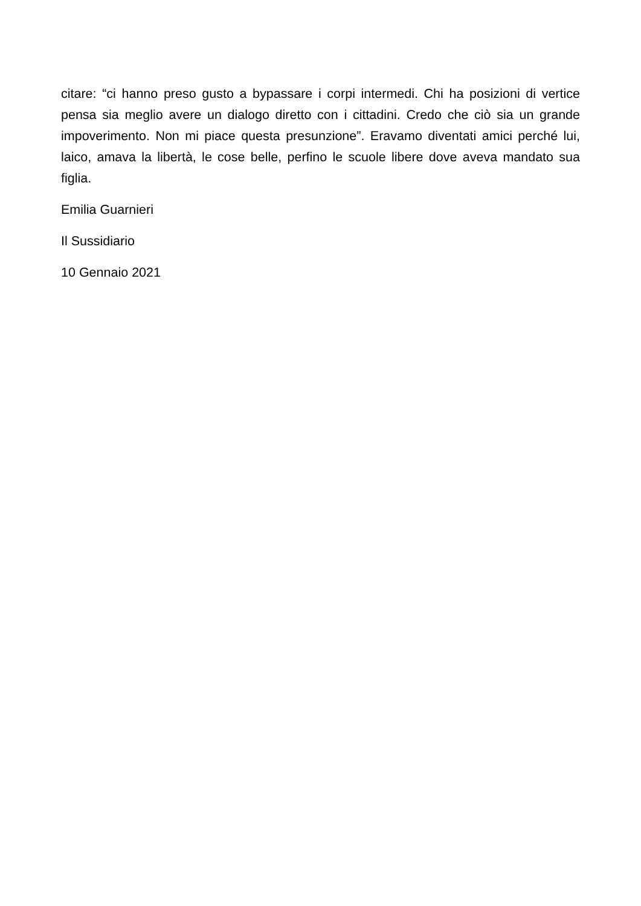citare: “ci hanno preso gusto a bypassare i corpi intermedi. Chi ha posizioni di vertice pensa sia meglio avere un dialogo diretto con i cittadini. Credo che ciò sia un grande impoverimento. Non mi piace questa presunzione”. Eravamo diventati amici perché lui, laico, amava la libertà, le cose belle, perfino le scuole libere dove aveva mandato sua figlia.
Emilia Guarnieri
Il Sussidiario
10 Gennaio 2021